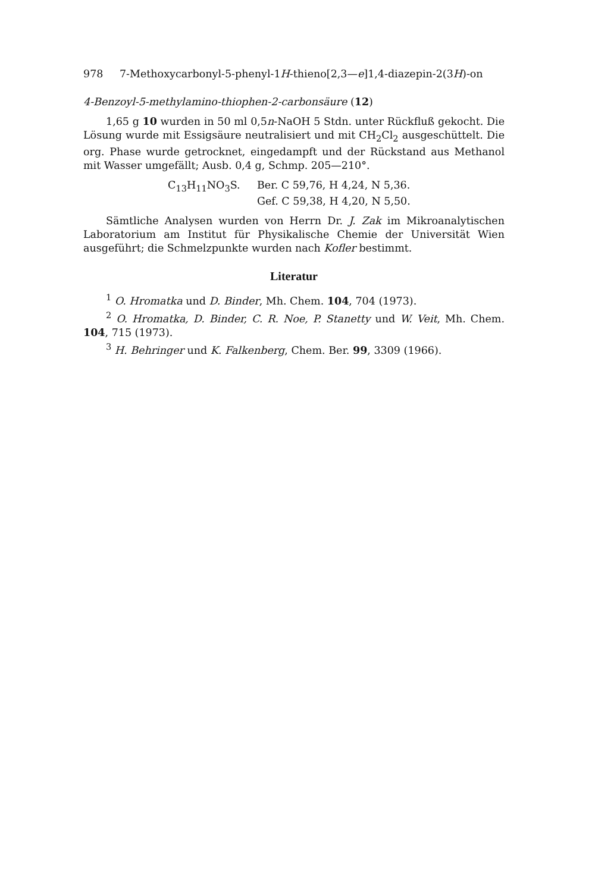978 7-Methoxycarbonyl-5-phenyl-1H-thieno[2,3—e]1,4-diazepin-2(3H)-on
4-Benzoyl-5-methylamino-thiophen-2-carbonsäure (12)
1,65 g 10 wurden in 50 ml 0,5n-NaOH 5 Stdn. unter Rückfluß gekocht. Die Lösung wurde mit Essigsäure neutralisiert und mit CH<sub>2</sub>Cl<sub>2</sub> ausgeschüttelt. Die org. Phase wurde getrocknet, eingedampft und der Rückstand aus Methanol mit Wasser umgefällt; Ausb. 0,4 g, Schmp. 205—210°.
C<sub>13</sub>H<sub>11</sub>NO<sub>3</sub>S.
Ber. C 59,76, H 4,24, N 5,36.
Gef. C 59,38, H 4,20, N 5,50.
Sämtliche Analysen wurden von Herrn Dr. J. Zak im Mikroanalytischen Laboratorium am Institut für Physikalische Chemie der Universität Wien ausgeführt; die Schmelzpunkte wurden nach Kofler bestimmt.
Literatur
<sup>1</sup> O. Hromatka und D. Binder, Mh. Chem. 104, 704 (1973).
<sup>2</sup> O. Hromatka, D. Binder, C. R. Noe, P. Stanetty und W. Veit, Mh. Chem. 104, 715 (1973).
<sup>3</sup> H. Behringer und K. Falkenberg, Chem. Ber. 99, 3309 (1966).